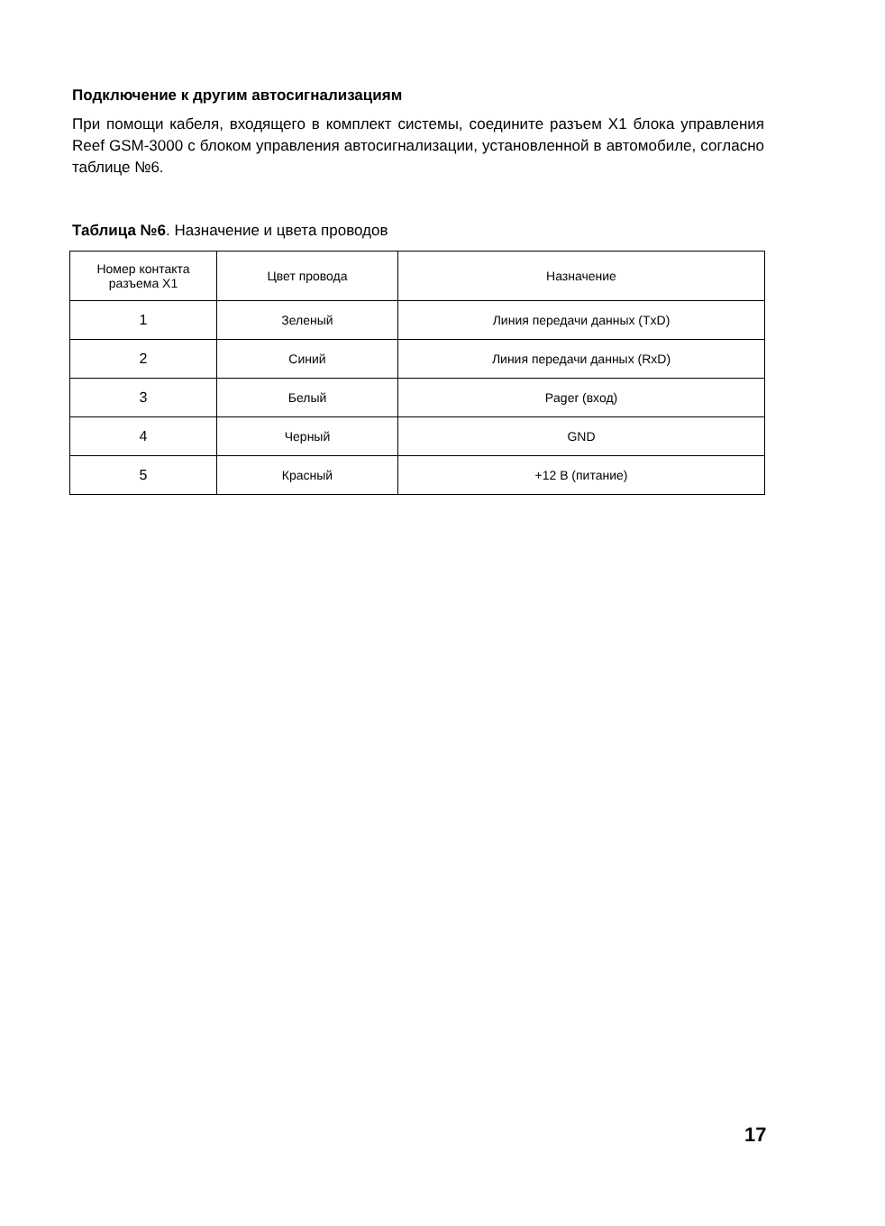Подключение к другим автосигнализациям
При помощи кабеля, входящего в комплект системы, соедините разъем X1 блока управления Reef GSM-3000 с блоком управления автосигнализации, установленной в автомобиле, согласно таблице №6.
Таблица №6. Назначение и цвета проводов
| Номер контакта разъема X1 | Цвет провода | Назначение |
| --- | --- | --- |
| 1 | Зеленый | Линия передачи данных (TxD) |
| 2 | Синий | Линия передачи данных (RxD) |
| 3 | Белый | Pager (вход) |
| 4 | Черный | GND |
| 5 | Красный | +12 В (питание) |
17